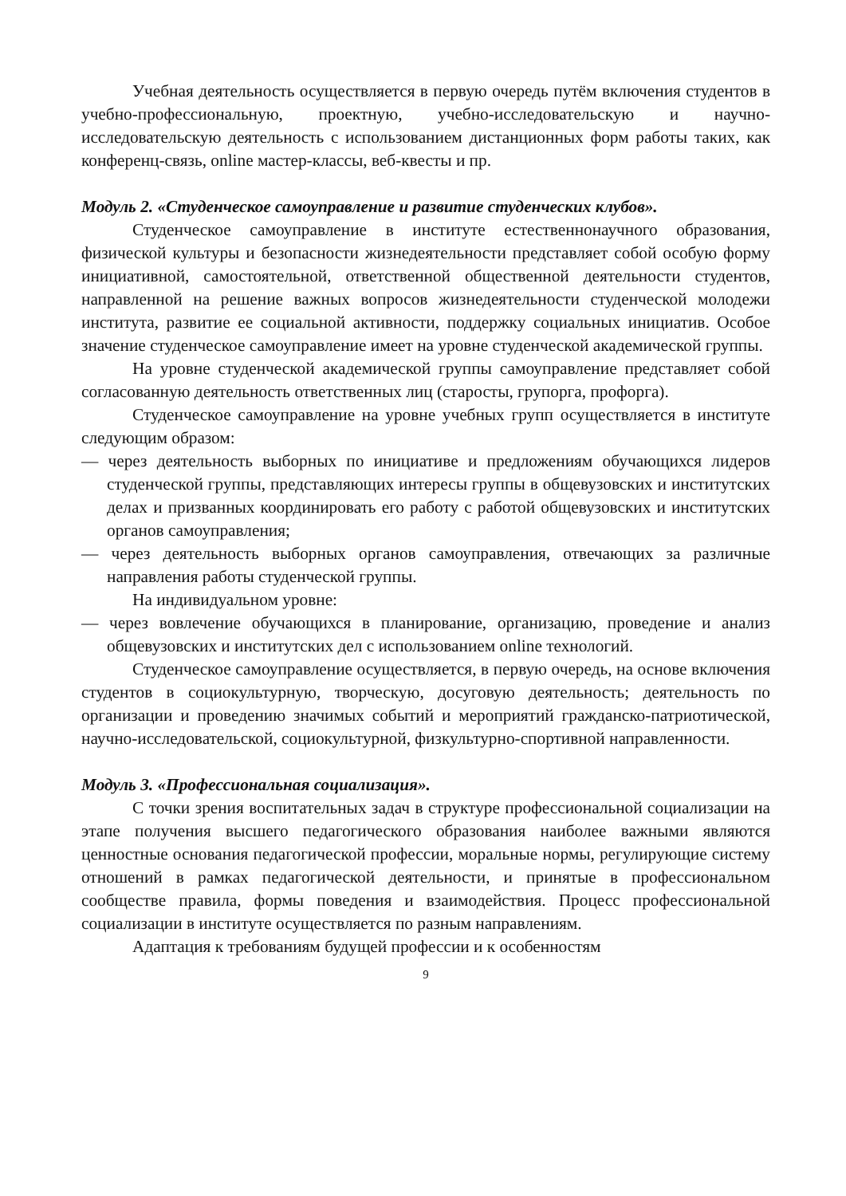Учебная деятельность осуществляется в первую очередь путём включения студентов в учебно-профессиональную, проектную, учебно-исследовательскую и научно-исследовательскую деятельность с использованием дистанционных форм работы таких, как конференц-связь, online мастер-классы, веб-квесты и пр.
Модуль 2. «Студенческое самоуправление и развитие студенческих клубов».
Студенческое самоуправление в институте естественнонаучного образования, физической культуры и безопасности жизнедеятельности представляет собой особую форму инициативной, самостоятельной, ответственной общественной деятельности студентов, направленной на решение важных вопросов жизнедеятельности студенческой молодежи института, развитие ее социальной активности, поддержку социальных инициатив. Особое значение студенческое самоуправление имеет на уровне студенческой академической группы.
На уровне студенческой академической группы самоуправление представляет собой согласованную деятельность ответственных лиц (старосты, групорга, профорга).
Студенческое самоуправление на уровне учебных групп осуществляется в институте следующим образом:
— через деятельность выборных по инициативе и предложениям обучающихся лидеров студенческой группы, представляющих интересы группы в общевузовских и институтских делах и призванных координировать его работу с работой общевузовских и институтских органов самоуправления;
— через деятельность выборных органов самоуправления, отвечающих за различные направления работы студенческой группы.
На индивидуальном уровне:
— через вовлечение обучающихся в планирование, организацию, проведение и анализ общевузовских и институтских дел с использованием online технологий.
Студенческое самоуправление осуществляется, в первую очередь, на основе включения студентов в социокультурную, творческую, досуговую деятельность; деятельность по организации и проведению значимых событий и мероприятий гражданско-патриотической, научно-исследовательской, социокультурной, физкультурно-спортивной направленности.
Модуль 3. «Профессиональная социализация».
С точки зрения воспитательных задач в структуре профессиональной социализации на этапе получения высшего педагогического образования наиболее важными являются ценностные основания педагогической профессии, моральные нормы, регулирующие систему отношений в рамках педагогической деятельности, и принятые в профессиональном сообществе правила, формы поведения и взаимодействия. Процесс профессиональной социализации в институте осуществляется по разным направлениям.
Адаптация к требованиям будущей профессии и к особенностям
9